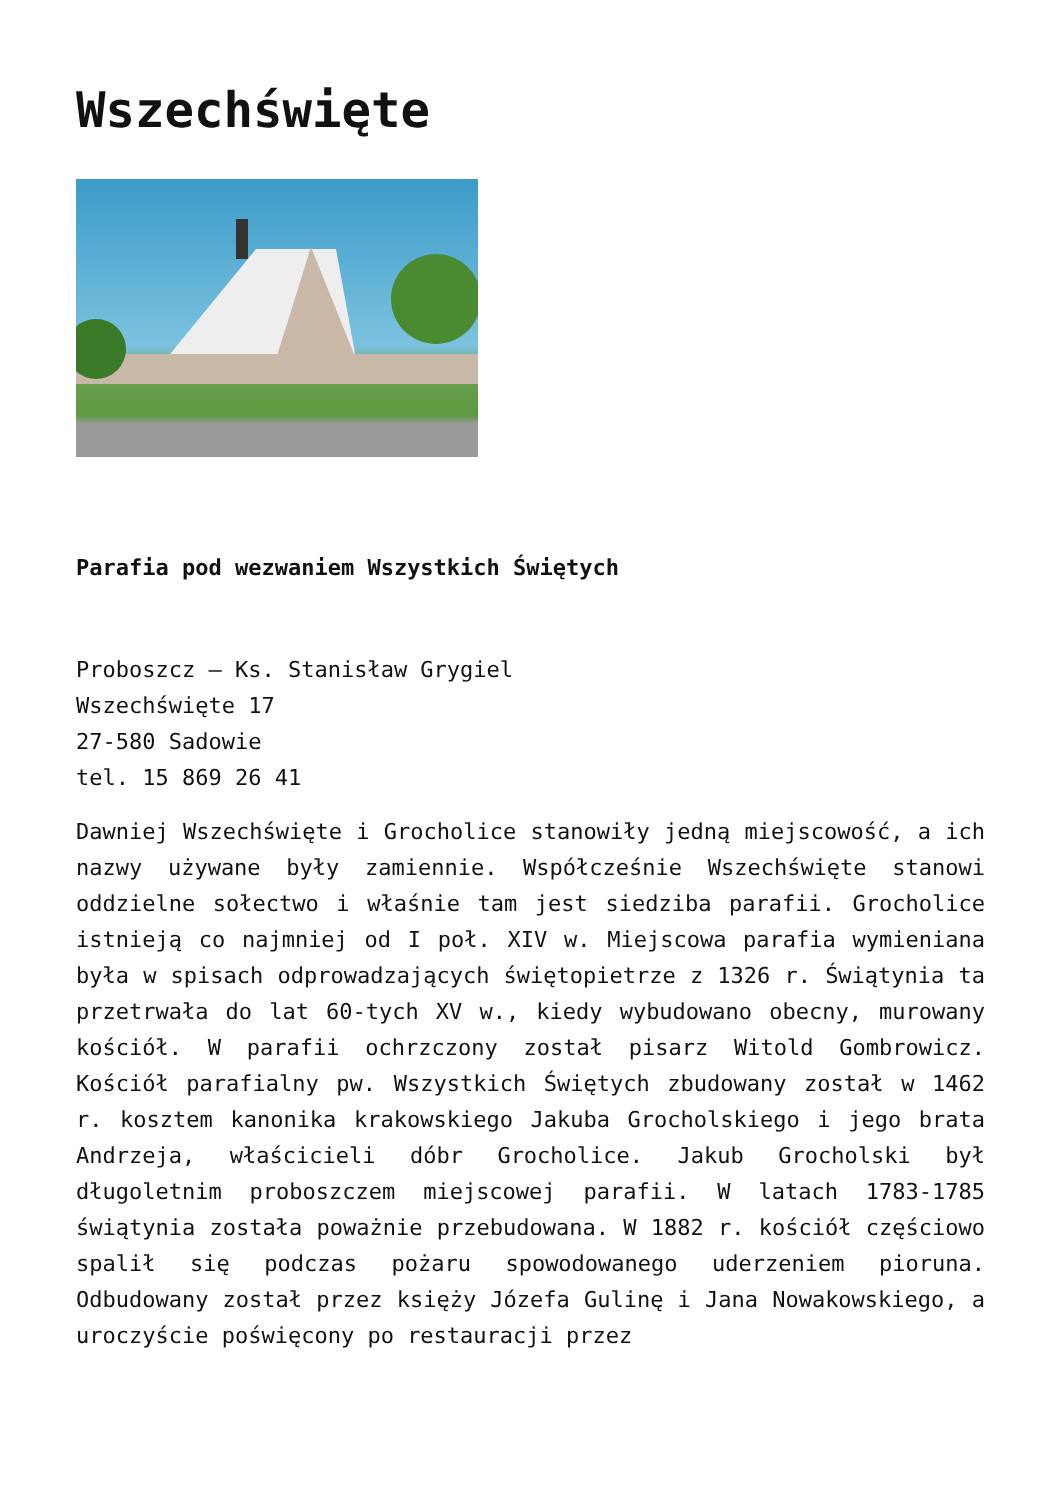Wszechświęte
Parafia pod wezwaniem Wszystkich Świętych
Proboszcz – Ks. Stanisław Grygiel
Wszechświęte 17
27-580 Sadowie
tel. 15 869 26 41
Dawniej Wszechświęte i Grocholice stanowiły jedną miejscowość, a ich nazwy używane były zamiennie. Współcześnie Wszechświęte stanowi oddzielne sołectwo i właśnie tam jest siedziba parafii. Grocholice istnieją co najmniej od I poł. XIV w. Miejscowa parafia wymieniana była w spisach odprowadzających świętopietrze z 1326 r. Świątynia ta przetrwała do lat 60-tych XV w., kiedy wybudowano obecny, murowany kościół. W parafii ochrzczony został pisarz Witold Gombrowicz. Kościół parafialny pw. Wszystkich Świętych zbudowany został w 1462 r. kosztem kanonika krakowskiego Jakuba Grocholskiego i jego brata Andrzeja, właścicieli dóbr Grocholice. Jakub Grocholski był długoletnim proboszczem miejscowej parafii. W latach 1783-1785 świątynia została poważnie przebudowana. W 1882 r. kościół częściowo spalił się podczas pożaru spowodowanego uderzeniem pioruna. Odbudowany został przez księży Józefa Gulinę i Jana Nowakowskiego, a uroczyście poświęcony po restauracji przez